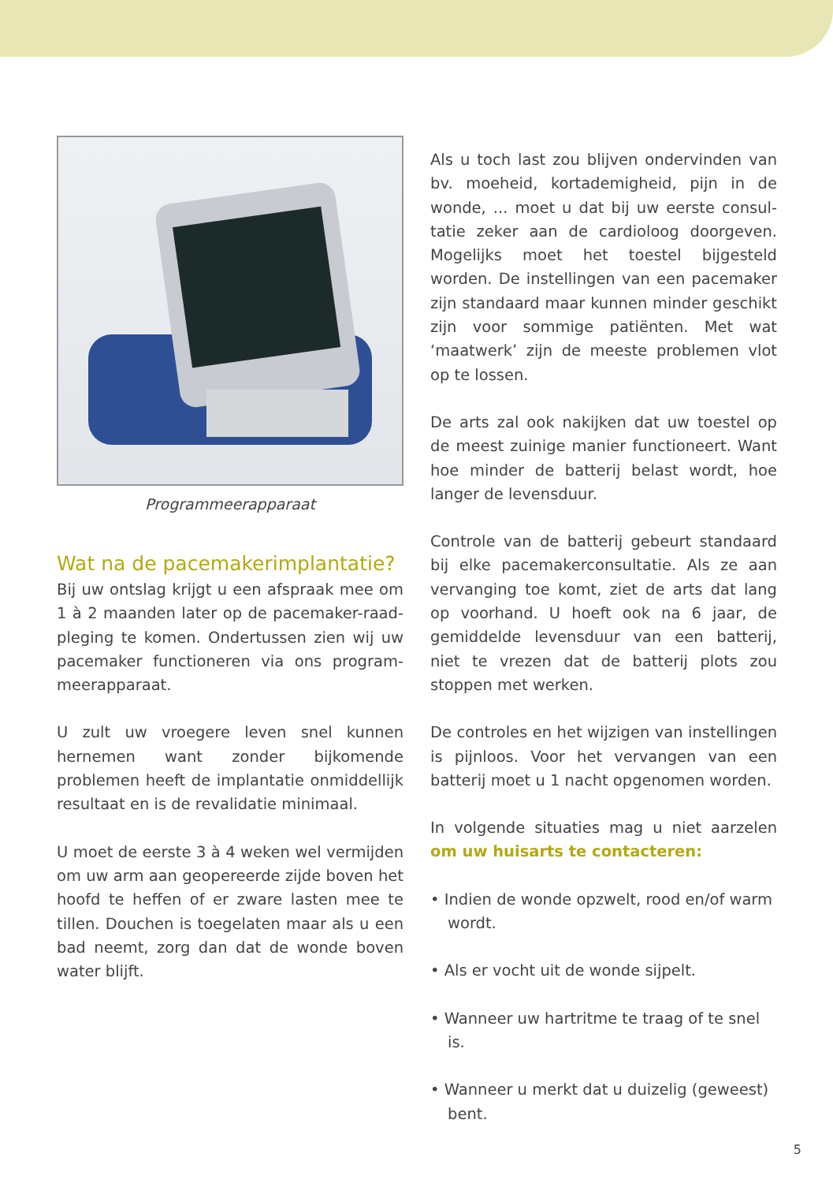Programmeerapparaat
Wat na de pacemakerimplantatie?
Bij uw ontslag krijgt u een afspraak mee om 1 à 2 maanden later op de pacemaker-raad­pleging te komen. Ondertussen zien wij uw pacemaker functioneren via ons program­meerapparaat.
U zult uw vroegere leven snel kunnen hernemen want zonder bijkomende problemen heeft de implantatie onmiddellijk resultaat en is de revalidatie minimaal.
U moet de eerste 3 à 4 weken wel vermijden om uw arm aan geopereerde zijde boven het hoofd te heffen of er zware lasten mee te tillen. Douchen is toegelaten maar als u een bad neemt, zorg dan dat de wonde boven water blijft.
Als u toch last zou blijven ondervinden van bv. moeheid, kortademigheid, pijn in de wonde, ... moet u dat bij uw eerste consul­tatie zeker aan de cardioloog doorgeven. Mogelijks moet het toestel bijgesteld worden. De instellingen van een pacemaker zijn stan­daard maar kunnen minder geschikt zijn voor sommige patiënten. Met wat ‘maatwerk’ zijn de meeste problemen vlot op te lossen.
De arts zal ook nakijken dat uw toestel op de meest zuinige manier functioneert. Want hoe minder de batterij belast wordt, hoe langer de levensduur.
Controle van de batterij gebeurt standaard bij elke pacemakerconsultatie. Als ze aan vervanging toe komt, ziet de arts dat lang op voorhand. U hoeft ook na 6 jaar, de gemid­delde levensduur van een batterij, niet te vrezen dat de batterij plots zou stoppen met werken.
De controles en het wijzigen van instellingen is pijnloos. Voor het vervangen van een batterij moet u 1 nacht opgenomen worden.
In volgende situaties mag u niet aarzelen om uw huisarts te contacteren:
• Indien de wonde opzwelt, rood en/of warm wordt.
• Als er vocht uit de wonde sijpelt.
• Wanneer uw hartritme te traag of te snel is.
• Wanneer u merkt dat u duizelig (geweest) bent.
5